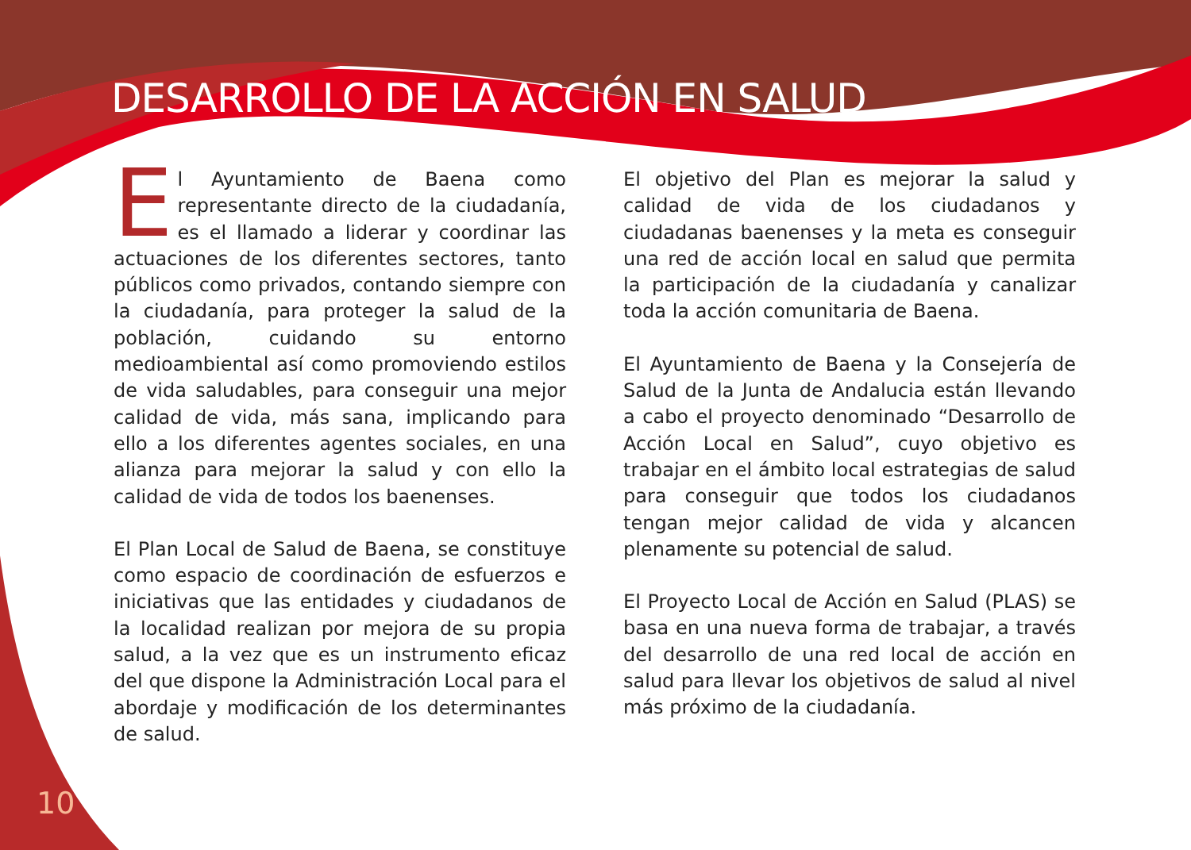DESARROLLO DE LA ACCIÓN EN SALUD
El Ayuntamiento de Baena como representante directo de la ciudadanía, es el llamado a liderar y coordinar las actuaciones de los diferentes sectores, tanto públicos como privados, contando siempre con la ciudadanía, para proteger la salud de la población, cuidando su entorno medioambiental así como promoviendo estilos de vida saludables, para conseguir una mejor calidad de vida, más sana, implicando para ello a los diferentes agentes sociales, en una alianza para mejorar la salud y con ello la calidad de vida de todos los baenenses.
El Plan Local de Salud de Baena, se constituye como espacio de coordinación de esfuerzos e iniciativas que las entidades y ciudadanos de la localidad realizan por mejora de su propia salud, a la vez que es un instrumento eficaz del que dispone la Administración Local para el abordaje y modificación de los determinantes de salud.
El objetivo del Plan es mejorar la salud y calidad de vida de los ciudadanos y ciudadanas baenenses y la meta es conseguir una red de acción local en salud que permita la participación de la ciudadanía y canalizar toda la acción comunitaria de Baena.
El Ayuntamiento de Baena y la Consejería de Salud de la Junta de Andalucia están llevando a cabo el proyecto denominado “Desarrollo de Acción Local en Salud”, cuyo objetivo es trabajar en el ámbito local estrategias de salud para conseguir que todos los ciudadanos tengan mejor calidad de vida y alcancen plenamente su potencial de salud.
El Proyecto Local de Acción en Salud (PLAS) se basa en una nueva forma de trabajar, a través del desarrollo de una red local de acción en salud para llevar los objetivos de salud al nivel más próximo de la ciudadanía.
10